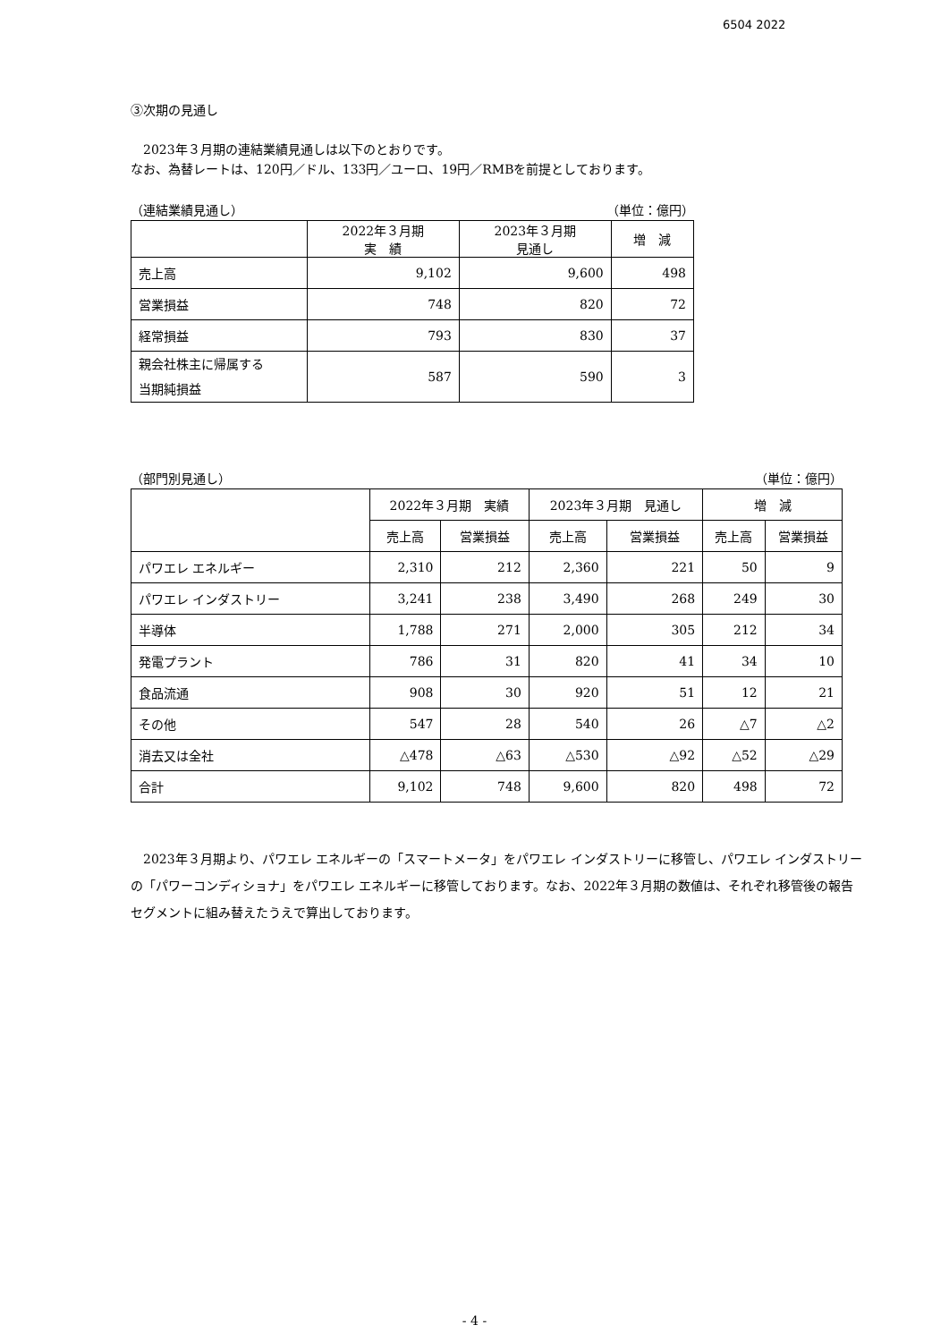6504 2022
③次期の見通し
　2023年３月期の連結業績見通しは以下のとおりです。
なお、為替レートは、120円／ドル、133円／ユーロ、19円／RMBを前提としております。
（連結業績見通し） （単位：億円）
| | 2022年３月期 実 績 | 2023年３月期 見通し | 増 減 |
| --- | --- | --- | --- |
| 売上高 | 9,102 | 9,600 | 498 |
| 営業損益 | 748 | 820 | 72 |
| 経常損益 | 793 | 830 | 37 |
| 親会社株主に帰属する 当期純損益 | 587 | 590 | 3 |
（部門別見通し） （単位：億円）
| | 2022年３月期 実績 | | 2023年３月期 見通し | | 増 減 | |
| --- | --- | --- | --- | --- | --- | --- |
| | 売上高 | 営業損益 | 売上高 | 営業損益 | 売上高 | 営業損益 |
| パワエレ エネルギー | 2,310 | 212 | 2,360 | 221 | 50 | 9 |
| パワエレ インダストリー | 3,241 | 238 | 3,490 | 268 | 249 | 30 |
| 半導体 | 1,788 | 271 | 2,000 | 305 | 212 | 34 |
| 発電プラント | 786 | 31 | 820 | 41 | 34 | 10 |
| 食品流通 | 908 | 30 | 920 | 51 | 12 | 21 |
| その他 | 547 | 28 | 540 | 26 | △7 | △2 |
| 消去又は全社 | △478 | △63 | △530 | △92 | △52 | △29 |
| 合計 | 9,102 | 748 | 9,600 | 820 | 498 | 72 |
　2023年３月期より、パワエレ エネルギーの「スマートメータ」をパワエレ インダストリーに移管し、パワエレ インダストリーの「パワーコンディショナ」をパワエレ エネルギーに移管しております。なお、2022年３月期の数値は、それぞれ移管後の報告セグメントに組み替えたうえで算出しております。
- 4 -